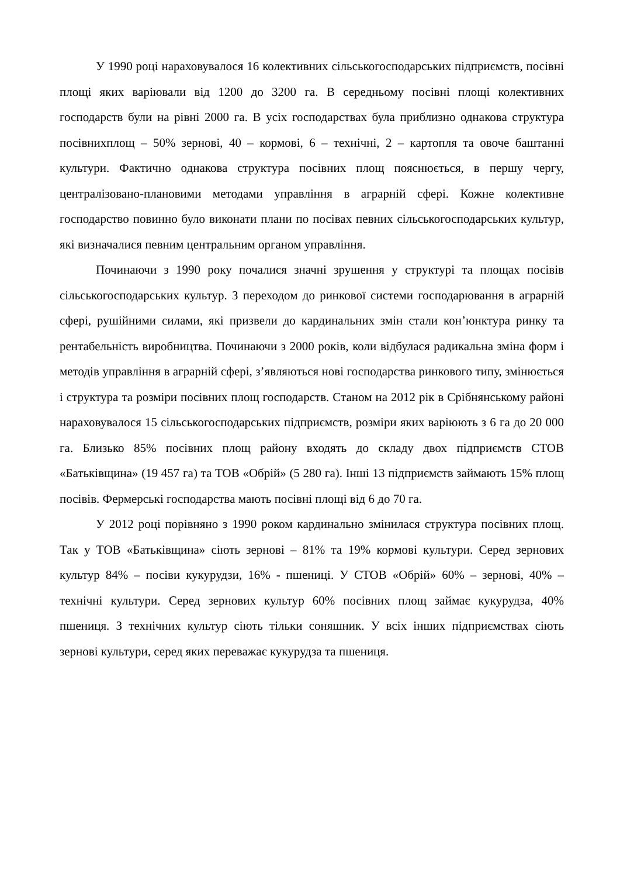У 1990 році нараховувалося 16 колективних сільськогосподарських підприємств, посівні площі яких варіювали від 1200 до 3200 га. В середньому посівні площі колективних господарств були на рівні 2000 га. В усіх господарствах була приблизно однакова структура посівнихплощ – 50% зернові, 40 – кормові, 6 – технічні, 2 – картопля та овоче баштанні культури. Фактично однакова структура посівних площ пояснюється, в першу чергу, централізовано-плановими методами управління в аграрній сфері. Кожне колективне господарство повинно було виконати плани по посівах певних сільськогосподарських культур, які визначалися певним центральним органом управління.
Починаючи з 1990 року почалися значні зрушення у структурі та площах посівів сільськогосподарських культур. З переходом до ринкової системи господарювання в аграрній сфері, рушійними силами, які призвели до кардинальних змін стали кон’юнктура ринку та рентабельність виробництва. Починаючи з 2000 років, коли відбулася радикальна зміна форм і методів управління в аграрній сфері, з’являються нові господарства ринкового типу, змінюється і структура та розміри посівних площ господарств. Станом на 2012 рік в Срібнянському районі нараховувалося 15 сільськогосподарських підприємств, розміри яких варіюють з 6 га до 20 000 га. Близько 85% посівних площ району входять до складу двох підприємств СТОВ «Батьківщина» (19 457 га) та ТОВ «Обрій» (5 280 га). Інші 13 підприємств займають 15% площ посівів. Фермерські господарства мають посівні площі від 6 до 70 га.
У 2012 році порівняно з 1990 роком кардинально змінилася структура посівних площ. Так у ТОВ «Батьківщина» сіють зернові – 81% та 19% кормові культури. Серед зернових культур 84% – посіви кукурудзи, 16% - пшениці. У СТОВ «Обрій» 60% – зернові, 40% – технічні культури. Серед зернових культур 60% посівних площ займає кукурудза, 40% пшениця. З технічних культур сіють тільки соняшник. У всіх інших підприємствах сіють зернові культури, серед яких переважає кукурудза та пшениця.